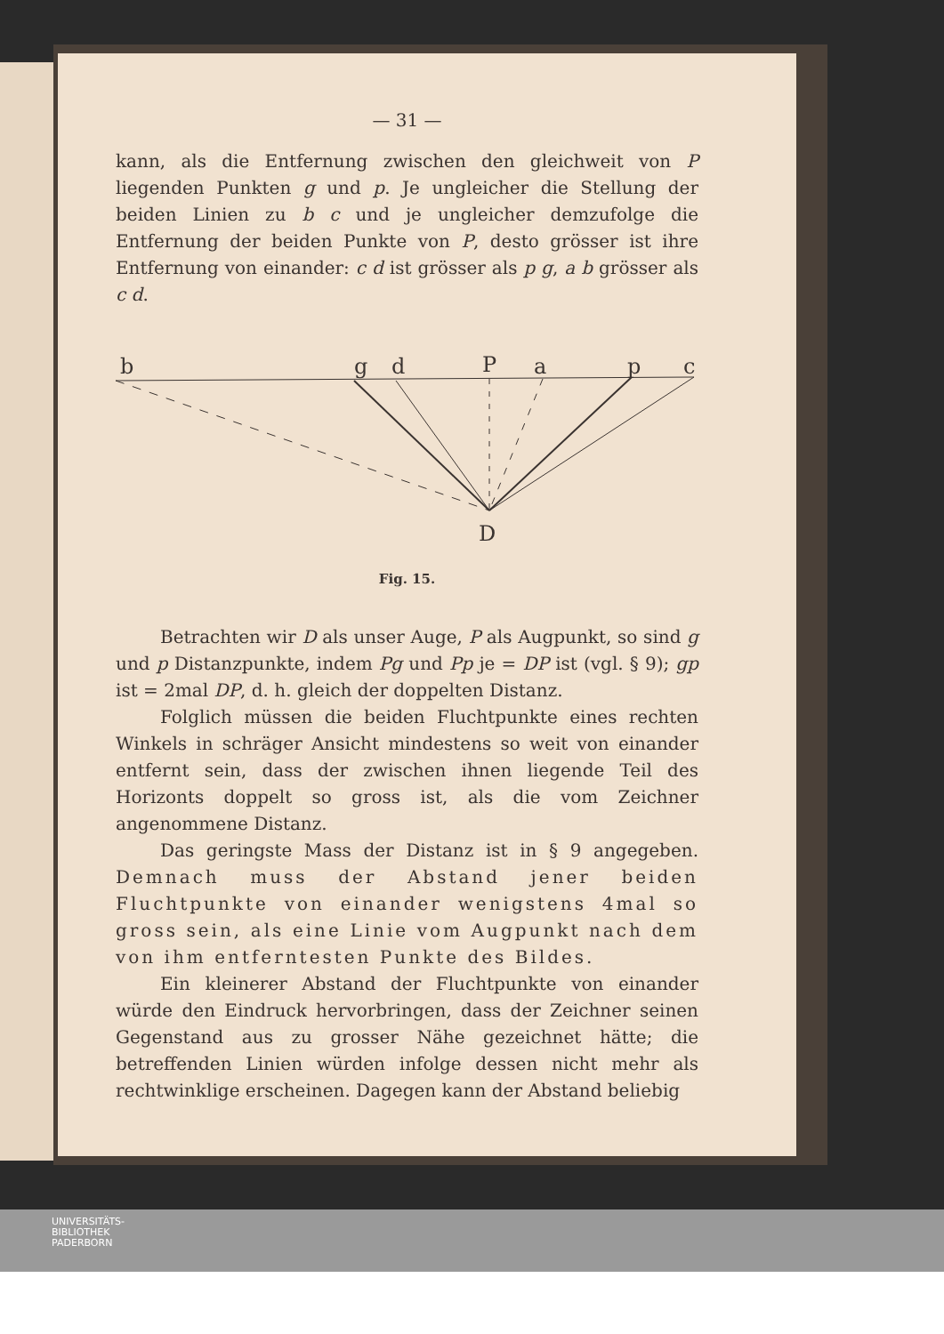— 31 —
kann, als die Entfernung zwischen den gleichweit von P liegenden Punkten g und p. Je ungleicher die Stellung der beiden Linien zu b c und je ungleicher demzufolge die Entfernung der beiden Punkte von P, desto grösser ist ihre Entfernung von einander: c d ist grösser als p g, a b grösser als c d.
b
g
d
P
a
p
c
D
Fig. 15.
Betrachten wir D als unser Auge, P als Augpunkt, so sind g und p Distanzpunkte, indem Pg und Pp je = DP ist (vgl. § 9); gp ist = 2mal DP, d. h. gleich der doppelten Distanz.
Folglich müssen die beiden Fluchtpunkte eines rechten Winkels in schräger Ansicht mindestens so weit von einander entfernt sein, dass der zwischen ihnen liegende Teil des Horizonts doppelt so gross ist, als die vom Zeichner angenommene Distanz.
Das geringste Mass der Distanz ist in § 9 angegeben. Demnach muss der Abstand jener beiden Fluchtpunkte von einander wenigstens 4mal so gross sein, als eine Linie vom Augpunkt nach dem von ihm entferntesten Punkte des Bildes.
Ein kleinerer Abstand der Fluchtpunkte von einander würde den Eindruck hervorbringen, dass der Zeichner seinen Gegenstand aus zu grosser Nähe gezeichnet hätte; die betreffenden Linien würden infolge dessen nicht mehr als rechtwinklige erscheinen. Dagegen kann der Abstand beliebig
UNIVERSITÄTS-
BIBLIOTHEK
PADERBORN